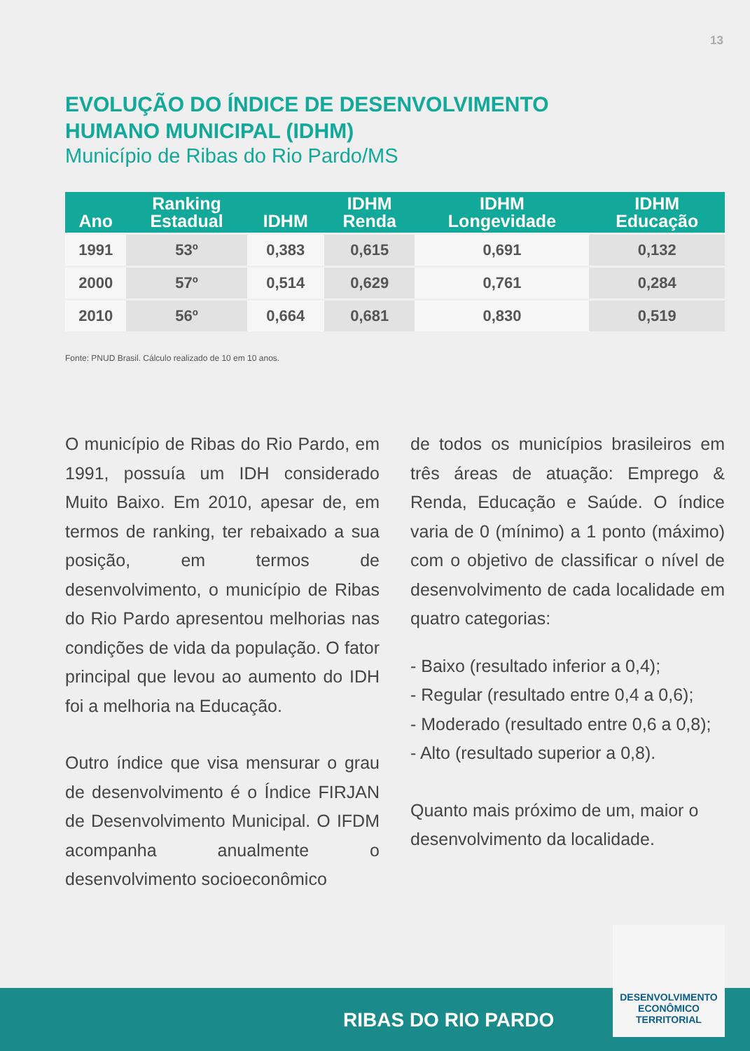13
EVOLUÇÃO DO ÍNDICE DE DESENVOLVIMENTO
HUMANO MUNICIPAL (IDHM)
Município de Ribas do Rio Pardo/MS
| Ano | Ranking Estadual | IDHM | IDHM Renda | IDHM Longevidade | IDHM Educação |
| --- | --- | --- | --- | --- | --- |
| 1991 | 53º | 0,383 | 0,615 | 0,691 | 0,132 |
| 2000 | 57º | 0,514 | 0,629 | 0,761 | 0,284 |
| 2010 | 56º | 0,664 | 0,681 | 0,830 | 0,519 |
Fonte: PNUD Brasil. Cálculo realizado de 10 em 10 anos.
O município de Ribas do Rio Pardo, em 1991, possuía um IDH considerado Muito Baixo. Em 2010, apesar de, em termos de ranking, ter rebaixado a sua posição, em termos de desenvolvimento, o município de Ribas do Rio Pardo apresentou melhorias nas condições de vida da população. O fator principal que levou ao aumento do IDH foi a melhoria na Educação.
Outro índice que visa mensurar o grau de desenvolvimento é o Índice FIRJAN de Desenvolvimento Municipal. O IFDM acompanha anualmente o desenvolvimento socioeconômico
de todos os municípios brasileiros em três áreas de atuação: Emprego & Renda, Educação e Saúde. O índice varia de 0 (mínimo) a 1 ponto (máximo) com o objetivo de classificar o nível de desenvolvimento de cada localidade em quatro categorias:
- Baixo (resultado inferior a 0,4);
- Regular (resultado entre 0,4 a 0,6);
- Moderado (resultado entre 0,6 a 0,8);
- Alto (resultado superior a 0,8).
Quanto mais próximo de um, maior o desenvolvimento da localidade.
RIBAS DO RIO PARDO
DESENVOLVIMENTO
ECONÔMICO
TERRITORIAL